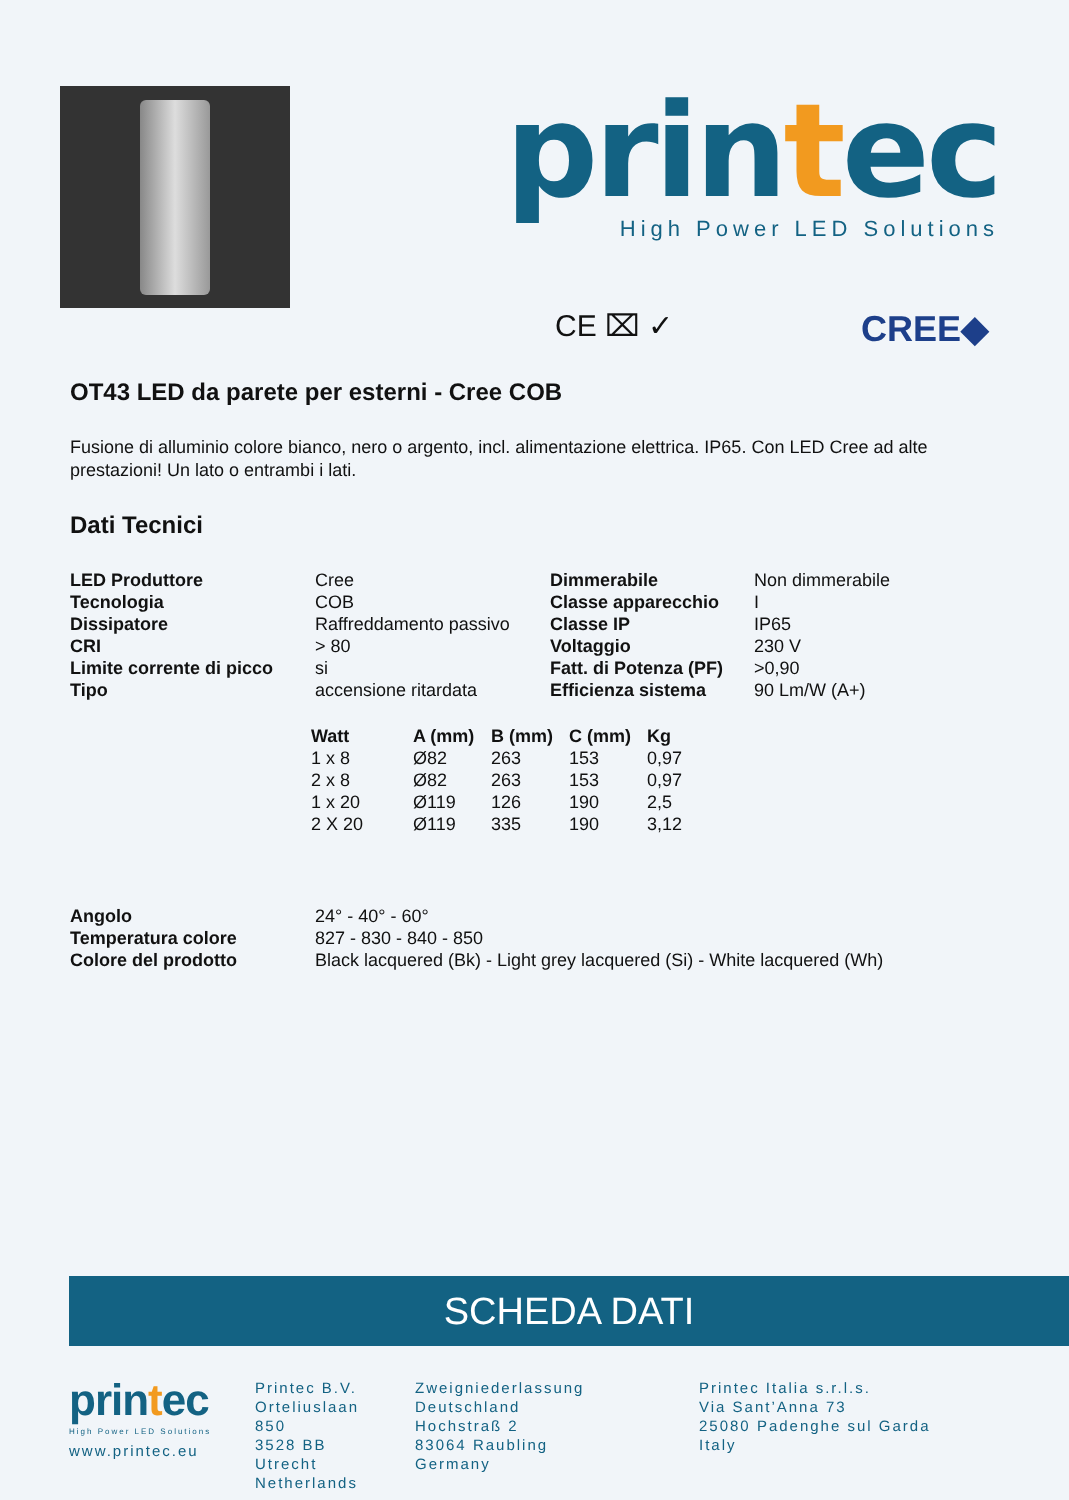printec
High Power LED Solutions
CE ⌧ ✓ CREE◆
OT43 LED da parete per esterni - Cree COB
Fusione di alluminio colore bianco, nero o argento, incl. alimentazione elettrica. IP65. Con LED Cree ad alte prestazioni! Un lato o entrambi i lati.
Dati Tecnici
| LED Produttore | Cree | Dimmerabile | Non dimmerabile |
| Tecnologia | COB | Classe apparecchio | I |
| Dissipatore | Raffreddamento passivo | Classe IP | IP65 |
| CRI | > 80 | Voltaggio | 230 V |
| Limite corrente di picco | si | Fatt. di Potenza (PF) | >0,90 |
| Tipo | accensione ritardata | Efficienza sistema | 90 Lm/W (A+) |
| Watt | A (mm) | B (mm) | C (mm) | Kg |
| --- | --- | --- | --- | --- |
| 1 x 8 | Ø82 | 263 | 153 | 0,97 |
| 2 x 8 | Ø82 | 263 | 153 | 0,97 |
| 1 x 20 | Ø119 | 126 | 190 | 2,5 |
| 2 X 20 | Ø119 | 335 | 190 | 3,12 |
| Angolo | 24° - 40° - 60° |
| Temperatura colore | 827 - 830 - 840 - 850 |
| Colore del prodotto | Black lacquered (Bk) - Light grey lacquered (Si) - White lacquered (Wh) |
SCHEDA DATI
printec
High Power LED Solutions
www.printec.eu
Printec B.V.
Orteliuslaan 850
3528 BB Utrecht
Netherlands
Zweigniederlassung Deutschland
Hochstraß 2
83064 Raubling
Germany
Printec Italia s.r.l.s.
Via Sant’Anna 73
25080 Padenghe sul Garda
Italy